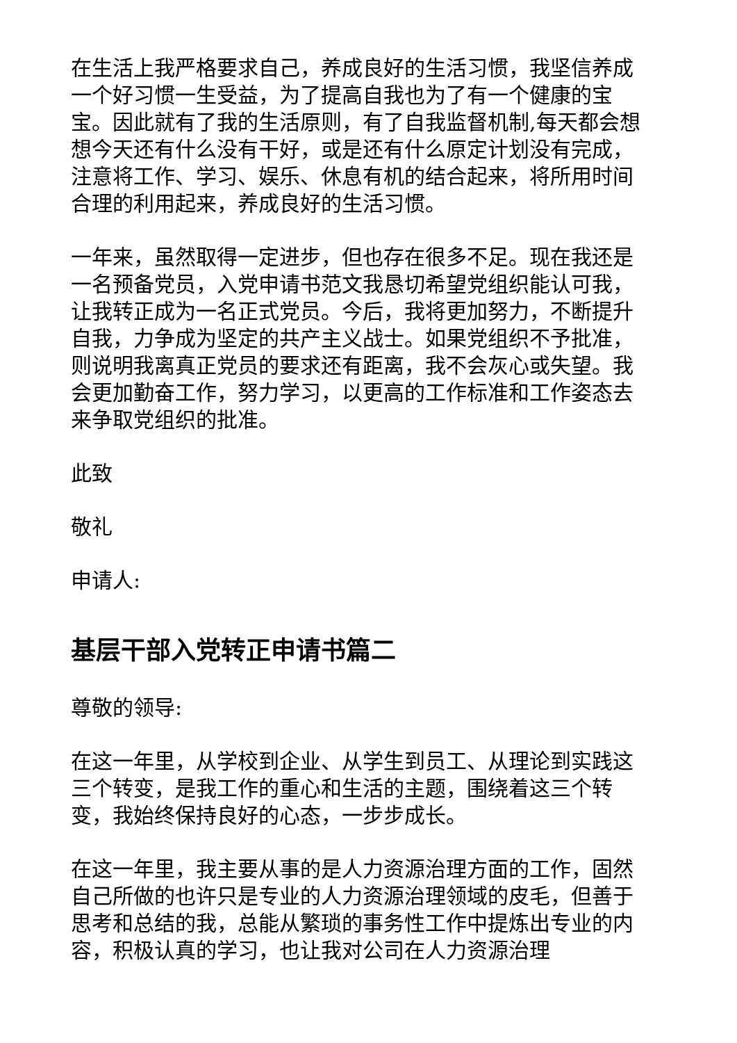在生活上我严格要求自己，养成良好的生活习惯，我坚信养成一个好习惯一生受益，为了提高自我也为了有一个健康的宝宝。因此就有了我的生活原则，有了自我监督机制,每天都会想想今天还有什么没有干好，或是还有什么原定计划没有完成，注意将工作、学习、娱乐、休息有机的结合起来，将所用时间合理的利用起来，养成良好的生活习惯。
一年来，虽然取得一定进步，但也存在很多不足。现在我还是一名预备党员，入党申请书范文我恳切希望党组织能认可我，让我转正成为一名正式党员。今后，我将更加努力，不断提升自我，力争成为坚定的共产主义战士。如果党组织不予批准，则说明我离真正党员的要求还有距离，我不会灰心或失望。我会更加勤奋工作，努力学习，以更高的工作标准和工作姿态去来争取党组织的批准。
此致
敬礼
申请人:
基层干部入党转正申请书篇二
尊敬的领导:
在这一年里，从学校到企业、从学生到员工、从理论到实践这三个转变，是我工作的重心和生活的主题，围绕着这三个转变，我始终保持良好的心态，一步步成长。
在这一年里，我主要从事的是人力资源治理方面的工作，固然自己所做的也许只是专业的人力资源治理领域的皮毛，但善于思考和总结的我，总能从繁琐的事务性工作中提炼出专业的内容，积极认真的学习，也让我对公司在人力资源治理